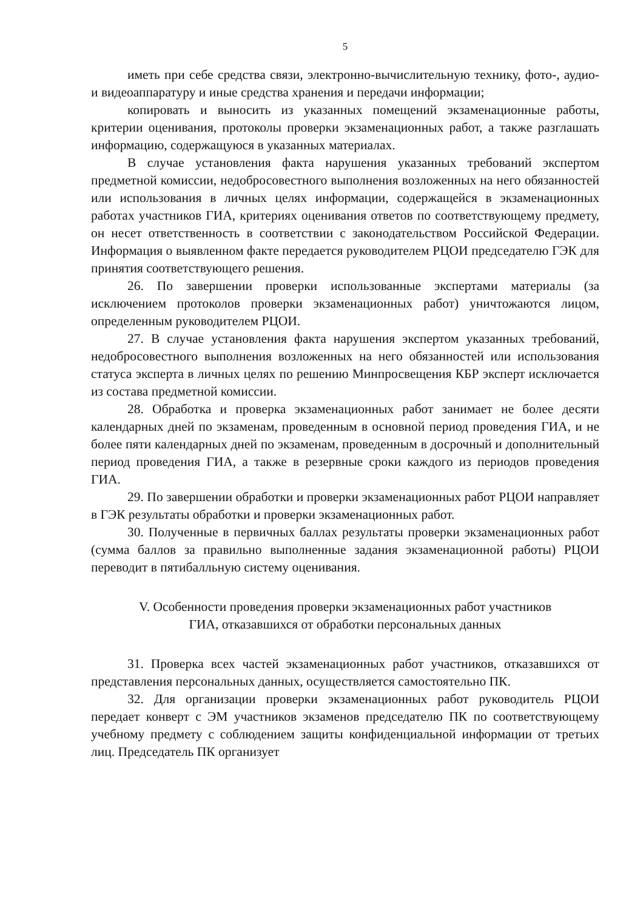5
иметь при себе средства связи, электронно-вычислительную технику, фото-, аудио- и видеоаппаратуру и иные средства хранения и передачи информации;
копировать и выносить из указанных помещений экзаменационные работы, критерии оценивания, протоколы проверки экзаменационных работ, а также разглашать информацию, содержащуюся в указанных материалах.
В случае установления факта нарушения указанных требований экспертом предметной комиссии, недобросовестного выполнения возложенных на него обязанностей или использования в личных целях информации, содержащейся в экзаменационных работах участников ГИА, критериях оценивания ответов по соответствующему предмету, он несет ответственность в соответствии с законодательством Российской Федерации. Информация о выявленном факте передается руководителем РЦОИ председателю ГЭК для принятия соответствующего решения.
26. По завершении проверки использованные экспертами материалы (за исключением протоколов проверки экзаменационных работ) уничтожаются лицом, определенным руководителем РЦОИ.
27. В случае установления факта нарушения экспертом указанных требований, недобросовестного выполнения возложенных на него обязанностей или использования статуса эксперта в личных целях по решению Минпросвещения КБР эксперт исключается из состава предметной комиссии.
28. Обработка и проверка экзаменационных работ занимает не более десяти календарных дней по экзаменам, проведенным в основной период проведения ГИА, и не более пяти календарных дней по экзаменам, проведенным в досрочный и дополнительный период проведения ГИА, а также в резервные сроки каждого из периодов проведения ГИА.
29. По завершении обработки и проверки экзаменационных работ РЦОИ направляет в ГЭК результаты обработки и проверки экзаменационных работ.
30. Полученные в первичных баллах результаты проверки экзаменационных работ (сумма баллов за правильно выполненные задания экзаменационной работы) РЦОИ переводит в пятибалльную систему оценивания.
V. Особенности проведения проверки экзаменационных работ участников
ГИА, отказавшихся от обработки персональных данных
31. Проверка всех частей экзаменационных работ участников, отказавшихся от представления персональных данных, осуществляется самостоятельно ПК.
32. Для организации проверки экзаменационных работ руководитель РЦОИ передает конверт с ЭМ участников экзаменов председателю ПК по соответствующему учебному предмету с соблюдением защиты конфиденциальной информации от третьих лиц. Председатель ПК организует